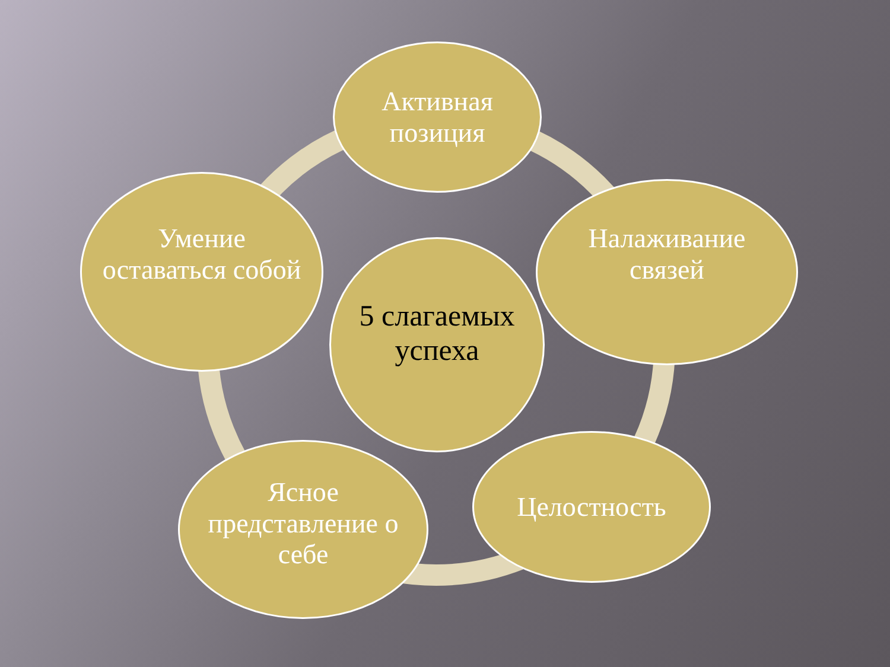Активная
позиция
Умение
оставаться собой
Налаживание
связей
5 слагаемых
успеха
Ясное
представление о
себе
Целостность